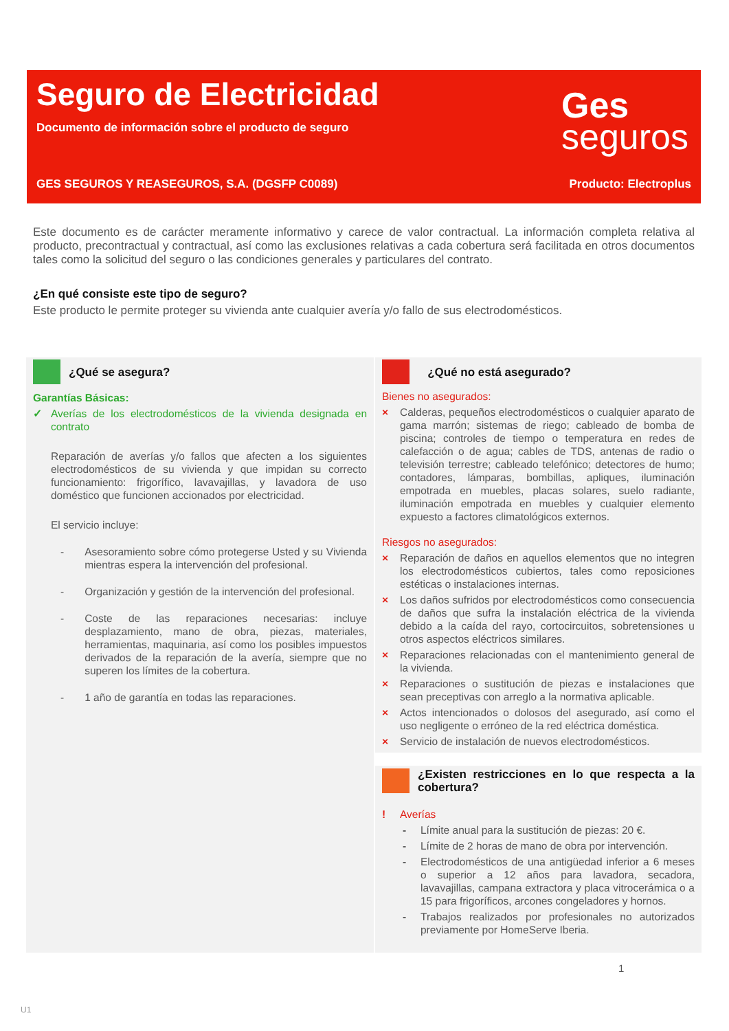Seguro de Electricidad
Documento de información sobre el producto de seguro
Ges
seguros
GES SEGUROS Y REASEGUROS, S.A. (DGSFP C0089) Producto: Electroplus
Este documento es de carácter meramente informativo y carece de valor contractual. La información completa relativa al producto, precontractual y contractual, así como las exclusiones relativas a cada cobertura será facilitada en otros documentos tales como la solicitud del seguro o las condiciones generales y particulares del contrato.
¿En qué consiste este tipo de seguro?
Este producto le permite proteger su vivienda ante cualquier avería y/o fallo de sus electrodomésticos.
¿Qué se asegura?
Garantías Básicas:
✓ Averías de los electrodomésticos de la vivienda designada en contrato
Reparación de averías y/o fallos que afecten a los siguientes electrodomésticos de su vivienda y que impidan su correcto funcionamiento: frigorífico, lavavajillas, y lavadora de uso doméstico que funcionen accionados por electricidad.
El servicio incluye:
- Asesoramiento sobre cómo protegerse Usted y su Vivienda mientras espera la intervención del profesional.
- Organización y gestión de la intervención del profesional.
- Coste de las reparaciones necesarias: incluye desplazamiento, mano de obra, piezas, materiales, herramientas, maquinaria, así como los posibles impuestos derivados de la reparación de la avería, siempre que no superen los límites de la cobertura.
- 1 año de garantía en todas las reparaciones.
¿Qué no está asegurado?
Bienes no asegurados:
× Calderas, pequeños electrodomésticos o cualquier aparato de gama marrón; sistemas de riego; cableado de bomba de piscina; controles de tiempo o temperatura en redes de calefacción o de agua; cables de TDS, antenas de radio o televisión terrestre; cableado telefónico; detectores de humo; contadores, lámparas, bombillas, apliques, iluminación empotrada en muebles, placas solares, suelo radiante, iluminación empotrada en muebles y cualquier elemento expuesto a factores climatológicos externos.
Riesgos no asegurados:
× Reparación de daños en aquellos elementos que no integren los electrodomésticos cubiertos, tales como reposiciones estéticas o instalaciones internas.
× Los daños sufridos por electrodomésticos como consecuencia de daños que sufra la instalación eléctrica de la vivienda debido a la caída del rayo, cortocircuitos, sobretensiones u otros aspectos eléctricos similares.
× Reparaciones relacionadas con el mantenimiento general de la vivienda.
× Reparaciones o sustitución de piezas e instalaciones que sean preceptivas con arreglo a la normativa aplicable.
× Actos intencionados o dolosos del asegurado, así como el uso negligente o erróneo de la red eléctrica doméstica.
× Servicio de instalación de nuevos electrodomésticos.
¿Existen restricciones en lo que respecta a la cobertura?
! Averías
- Límite anual para la sustitución de piezas: 20 €.
- Límite de 2 horas de mano de obra por intervención.
- Electrodomésticos de una antigüedad inferior a 6 meses o superior a 12 años para lavadora, secadora, lavavajillas, campana extractora y placa vitrocerámica o a 15 para frigoríficos, arcones congeladores y hornos.
- Trabajos realizados por profesionales no autorizados previamente por HomeServe Iberia.
1
U1